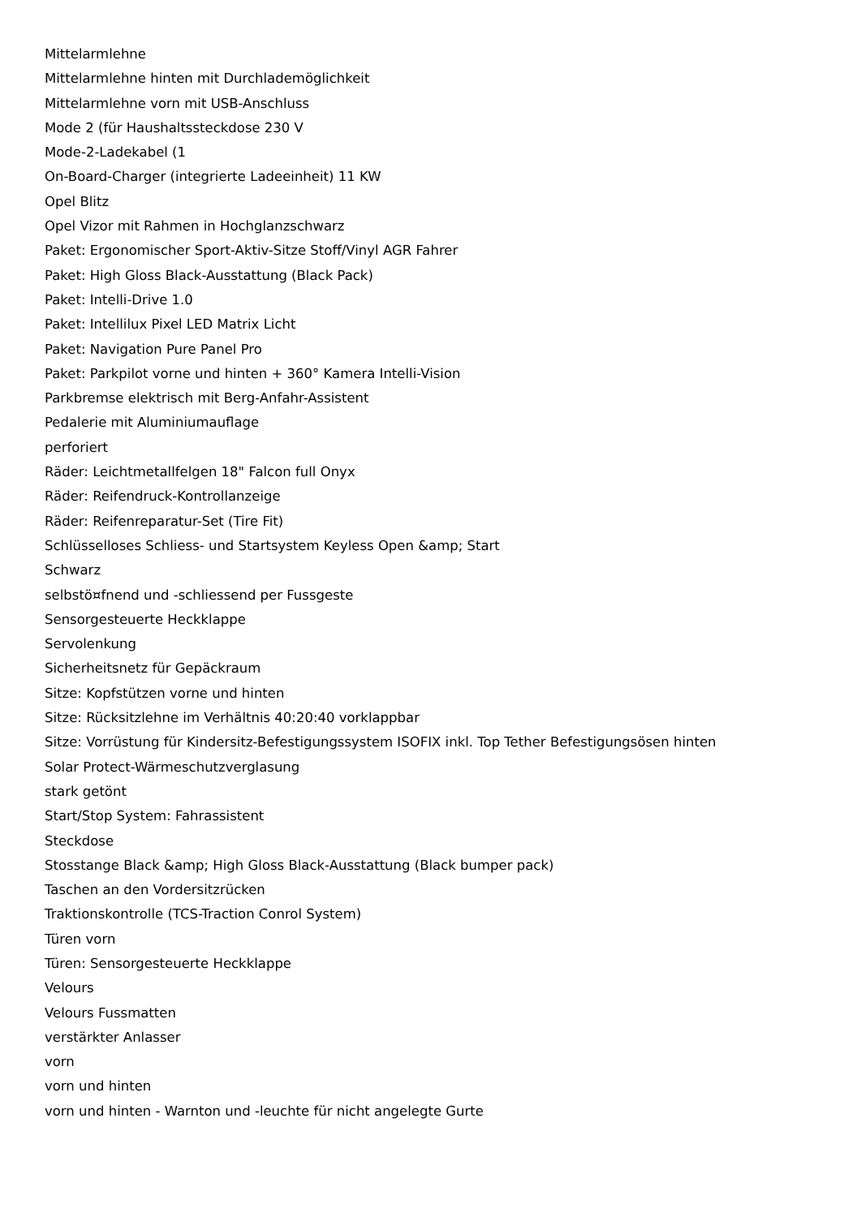Mittelarmlehne
Mittelarmlehne hinten mit Durchlademöglichkeit
Mittelarmlehne vorn mit USB-Anschluss
Mode 2 (für Haushaltssteckdose 230 V
Mode-2-Ladekabel (1
On-Board-Charger (integrierte Ladeeinheit) 11 KW
Opel Blitz
Opel Vizor mit Rahmen in Hochglanzschwarz
Paket: Ergonomischer Sport-Aktiv-Sitze Stoff/Vinyl AGR Fahrer
Paket: High Gloss Black-Ausstattung (Black Pack)
Paket: Intelli-Drive 1.0
Paket: Intellilux Pixel LED Matrix Licht
Paket: Navigation Pure Panel Pro
Paket: Parkpilot vorne und hinten + 360° Kamera Intelli-Vision
Parkbremse elektrisch mit Berg-Anfahr-Assistent
Pedalerie mit Aluminiumauflage
perforiert
Räder: Leichtmetallfelgen 18" Falcon full Onyx
Räder: Reifendruck-Kontrollanzeige
Räder: Reifenreparatur-Set (Tire Fit)
Schlüsselloses Schliess- und Startsystem Keyless Open &amp; Start
Schwarz
selbstö¤fnend und -schliessend per Fussgeste
Sensorgesteuerte Heckklappe
Servolenkung
Sicherheitsnetz für Gepäckraum
Sitze: Kopfstützen vorne und hinten
Sitze: Rücksitzlehne im Verhältnis 40:20:40 vorklappbar
Sitze: Vorrüstung für Kindersitz-Befestigungssystem ISOFIX inkl. Top Tether Befestigungsösen hinten
Solar Protect-Wärmeschutzverglasung
stark getönt
Start/Stop System: Fahrassistent
Steckdose
Stosstange Black &amp; High Gloss Black-Ausstattung (Black bumper pack)
Taschen an den Vordersitzrücken
Traktionskontrolle (TCS-Traction Conrol System)
Türen vorn
Türen: Sensorgesteuerte Heckklappe
Velours
Velours Fussmatten
verstärkter Anlasser
vorn
vorn und hinten
vorn und hinten - Warnton und -leuchte für nicht angelegte Gurte